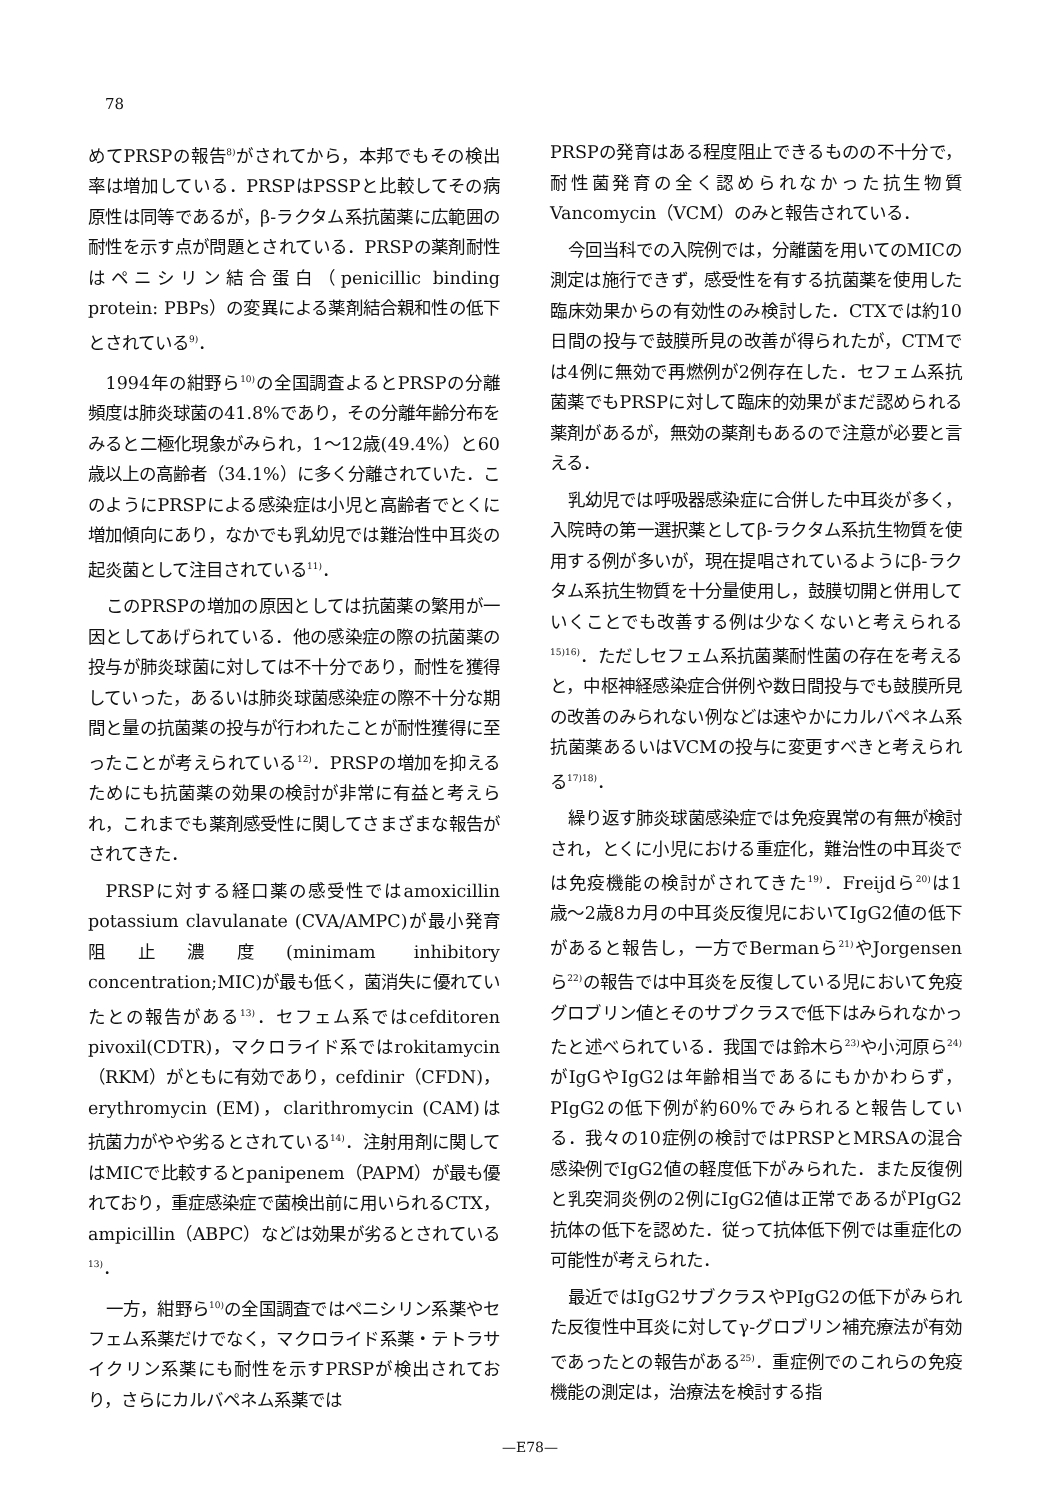78
めてPRSPの報告<sup>8)</sup>がされてから，本邦でもその検出率は増加している．PRSPはPSSPと比較してその病原性は同等であるが，β-ラクタム系抗菌薬に広範囲の耐性を示す点が問題とされている．PRSPの薬剤耐性はペニシリン結合蛋白（penicillic binding protein: PBPs）の変異による薬剤結合親和性の低下とされている<sup>9)</sup>．
1994年の紺野ら<sup>10)</sup>の全国調査よるとPRSPの分離頻度は肺炎球菌の41.8%であり，その分離年齢分布をみると二極化現象がみられ，1〜12歳(49.4%）と60歳以上の高齢者（34.1%）に多く分離されていた．このようにPRSPによる感染症は小児と高齢者でとくに増加傾向にあり，なかでも乳幼児では難治性中耳炎の起炎菌として注目されている<sup>11)</sup>．
このPRSPの増加の原因としては抗菌薬の繁用が一因としてあげられている．他の感染症の際の抗菌薬の投与が肺炎球菌に対しては不十分であり，耐性を獲得していった，あるいは肺炎球菌感染症の際不十分な期間と量の抗菌薬の投与が行われたことが耐性獲得に至ったことが考えられている<sup>12)</sup>．PRSPの増加を抑えるためにも抗菌薬の効果の検討が非常に有益と考えられ，これまでも薬剤感受性に関してさまざまな報告がされてきた．
PRSPに対する経口薬の感受性ではamoxicillin potassium clavulanate (CVA/AMPC)が最小発育阻止濃度(minimam inhibitory concentration;MIC)が最も低く，菌消失に優れていたとの報告がある<sup>13)</sup>．セフェム系ではcefditoren pivoxil(CDTR)，マクロライド系ではrokitamycin（RKM）がともに有効であり，cefdinir（CFDN)，erythromycin (EM)，clarithromycin (CAM)は抗菌力がやや劣るとされている<sup>14)</sup>．注射用剤に関してはMICで比較するとpanipenem（PAPM）が最も優れており，重症感染症で菌検出前に用いられるCTX，ampicillin（ABPC）などは効果が劣るとされている<sup>13)</sup>．
一方，紺野ら<sup>10)</sup>の全国調査ではペニシリン系薬やセフェム系薬だけでなく，マクロライド系薬・テトラサイクリン系薬にも耐性を示すPRSPが検出されており，さらにカルバペネム系薬では
PRSPの発育はある程度阻止できるものの不十分で，耐性菌発育の全く認められなかった抗生物質Vancomycin（VCM）のみと報告されている．
今回当科での入院例では，分離菌を用いてのMICの測定は施行できず，感受性を有する抗菌薬を使用した臨床効果からの有効性のみ検討した．CTXでは約10日間の投与で鼓膜所見の改善が得られたが，CTMでは4例に無効で再燃例が2例存在した．セフェム系抗菌薬でもPRSPに対して臨床的効果がまだ認められる薬剤があるが，無効の薬剤もあるので注意が必要と言える．
乳幼児では呼吸器感染症に合併した中耳炎が多く，入院時の第一選択薬としてβ-ラクタム系抗生物質を使用する例が多いが，現在提唱されているようにβ-ラクタム系抗生物質を十分量使用し，鼓膜切開と併用していくことでも改善する例は少なくないと考えられる<sup>15)16)</sup>．ただしセフェム系抗菌薬耐性菌の存在を考えると，中枢神経感染症合併例や数日間投与でも鼓膜所見の改善のみられない例などは速やかにカルバペネム系抗菌薬あるいはVCMの投与に変更すべきと考えられる<sup>17)18)</sup>．
繰り返す肺炎球菌感染症では免疫異常の有無が検討され，とくに小児における重症化，難治性の中耳炎では免疫機能の検討がされてきた<sup>19)</sup>．Freijdら<sup>20)</sup>は1歳〜2歳8カ月の中耳炎反復児においてIgG2値の低下があると報告し，一方でBermanら<sup>21)</sup>やJorgensenら<sup>22)</sup>の報告では中耳炎を反復している児において免疫グロブリン値とそのサブクラスで低下はみられなかったと述べられている．我国では鈴木ら<sup>23)</sup>や小河原ら<sup>24)</sup>がIgGやIgG2は年齢相当であるにもかかわらず，PIgG2の低下例が約60%でみられると報告している．我々の10症例の検討ではPRSPとMRSAの混合感染例でIgG2値の軽度低下がみられた．また反復例と乳突洞炎例の2例にIgG2値は正常であるがPIgG2抗体の低下を認めた．従って抗体低下例では重症化の可能性が考えられた．
最近ではIgG2サブクラスやPIgG2の低下がみられた反復性中耳炎に対してγ-グロブリン補充療法が有効であったとの報告がある<sup>25)</sup>．重症例でのこれらの免疫機能の測定は，治療法を検討する指
—E78—